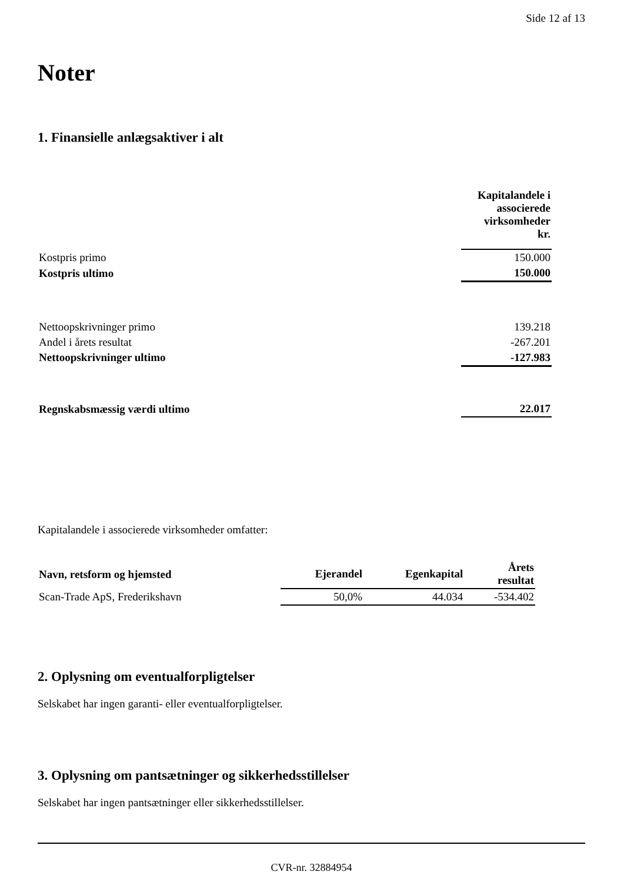Side 12 af 13
Noter
1. Finansielle anlægsaktiver i alt
| | Kapitalandele i associerede virksomheder kr. |
| Kostpris primo | 150.000 |
| Kostpris ultimo | 150.000 |
| Nettoopskrivninger primo | 139.218 |
| Andel i årets resultat | -267.201 |
| Nettoopskrivninger ultimo | -127.983 |
| Regnskabsmæssig værdi ultimo | 22.017 |
Kapitalandele i associerede virksomheder omfatter:
| Navn, retsform og hjemsted | Ejerandel | Egenkapital | Årets resultat |
| --- | --- | --- | --- |
| Scan-Trade ApS, Frederikshavn | 50,0% | 44.034 | -534.402 |
2. Oplysning om eventualforpligtelser
Selskabet har ingen garanti- eller eventualforpligtelser.
3. Oplysning om pantsætninger og sikkerhedsstillelser
Selskabet har ingen pantsætninger eller sikkerhedsstillelser.
CVR-nr. 32884954